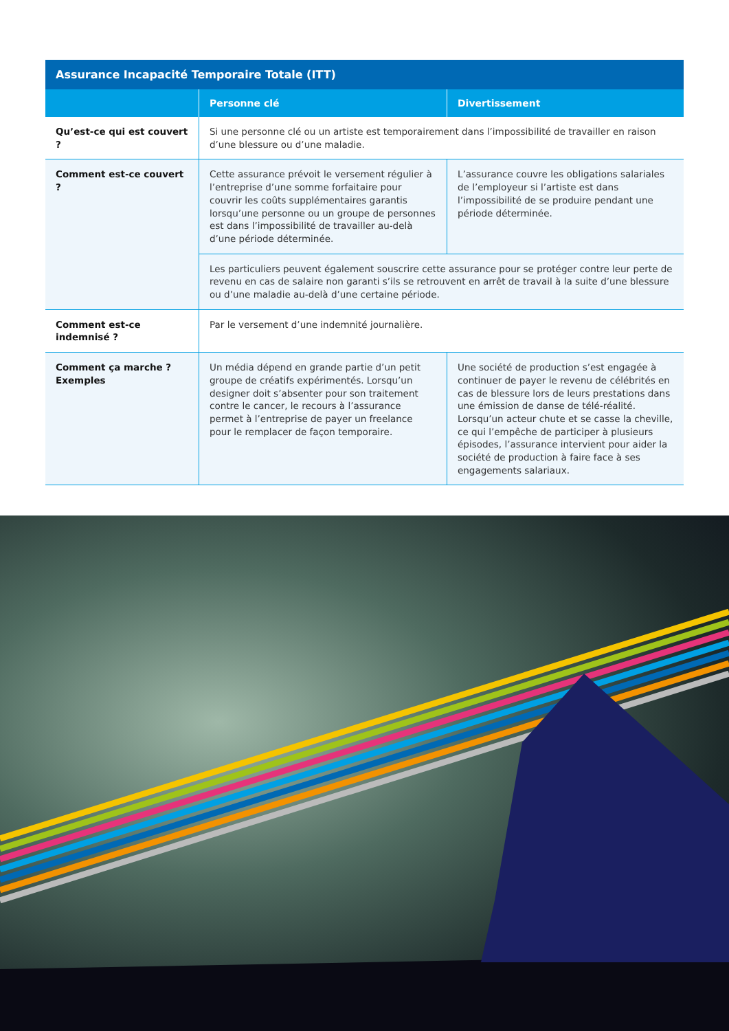| Assurance Incapacité Temporaire Totale (ITT) | | |
| --- | --- | --- |
| | Personne clé | Divertissement |
| Qu’est-ce qui est couvert ? | Si une personne clé ou un artiste est temporairement dans l’impossibilité de travailler en raison d’une blessure ou d’une maladie. | |
| Comment est-ce couvert ? | Cette assurance prévoit le versement régulier à l’entreprise d’une somme forfaitaire pour couvrir les coûts supplémentaires garantis lorsqu’une personne ou un groupe de personnes est dans l’impossibilité de travailler au-delà d’une période déterminée. | L’assurance couvre les obligations salariales de l’employeur si l’artiste est dans l’impossibilité de se produire pendant une période déterminée. |
| | Les particuliers peuvent également souscrire cette assurance pour se protéger contre leur perte de revenu en cas de salaire non garanti s’ils se retrouvent en arrêt de travail à la suite d’une blessure ou d’une maladie au-delà d’une certaine période. | |
| Comment est-ce indemnisé ? | Par le versement d’une indemnité journalière. | |
| Comment ça marche ? Exemples | Un média dépend en grande partie d’un petit groupe de créatifs expérimentés. Lorsqu’un designer doit s’absenter pour son traitement contre le cancer, le recours à l’assurance permet à l’entreprise de payer un freelance pour le remplacer de façon temporaire. | Une société de production s’est engagée à continuer de payer le revenu de célébrités en cas de blessure lors de leurs prestations dans une émission de danse de télé-réalité. Lorsqu’un acteur chute et se casse la cheville, ce qui l’empêche de participer à plusieurs épisodes, l’assurance intervient pour aider la société de production à faire face à ses engagements salariaux. |